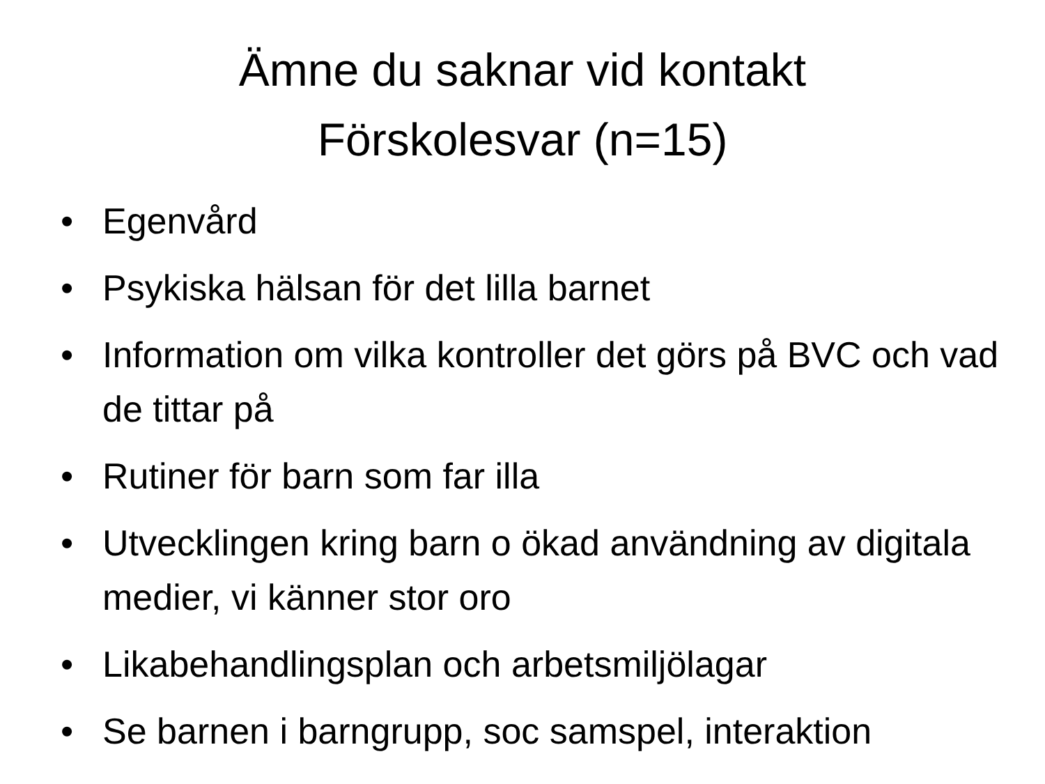Ämne du saknar vid kontakt
Förskolesvar (n=15)
• Egenvård
• Psykiska hälsan för det lilla barnet
• Information om vilka kontroller det görs på BVC och vad de tittar på
• Rutiner för barn som far illa
• Utvecklingen kring barn o ökad användning av digitala medier, vi känner stor oro
• Likabehandlingsplan och arbetsmiljölagar
• Se barnen i barngrupp, soc samspel, interaktion